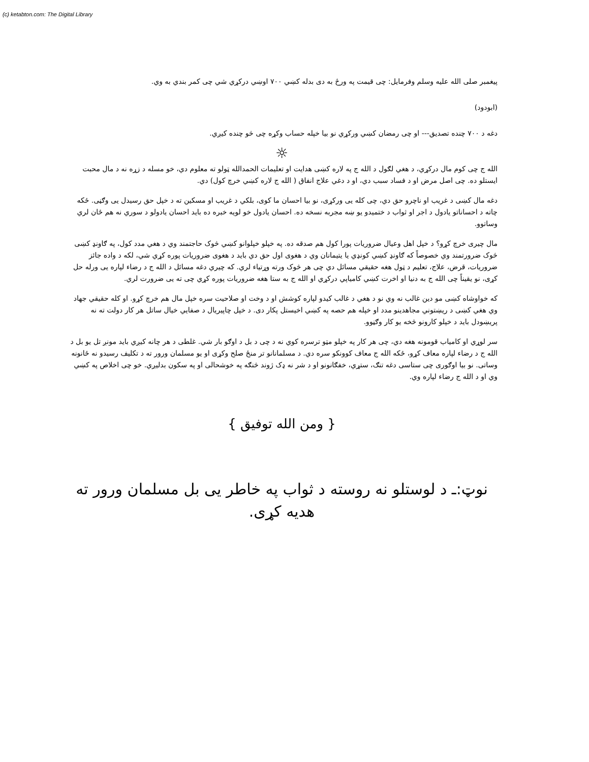(c) ketabton.com: The Digital Library
پيغمبر صلی الله عليه وسلم وفرمايل: چی قيمت په ورځ به دی بدله کښي ۷۰۰ اوښي درکړي شي چی کمر بندي به وي.
(ابودود)
دغه د ۷۰۰ چنده تصديق--- او چی رمضان کښي ورکړي نو بيا خپله حساب وکړه چی څو چنده کيږي.
☼
الله ج چی کوم مال درکړي، د هغي لګول د الله ج په لاره کښی هدايت او تعليمات الحمدالله ټولو ته معلوم دي، خو مسله د زړه نه د مال محبت ايستلو ده. چی اصل مرض او د فساد سبب دي، او د دغي علاج انفاق ( الله ج لاره کښي خرچ کول) دي.
دغه مال کښی د غريب او ناچرو حق دي، چی کله يی ورکړی، نو بيا احسان ما کوی، بلکي د غريب او مسکين ته د خپل حق رسيدل يی وګڼی. ځکه چاته د احساناتو يادول د اجر او ثواب د ختميدو يو ښه مجربه نسخه ده. احسان يادول خو لويه خبره ده بايد احسان يادولو د سوري نه هم ځان لري وساتوو.
مال چيری خرچ کړو؟ د خپل اهل وعيال ضروريات پورا کول هم صدقه ده. په خپلو خپلوانو کښي څوک حاجتمند وي د هغي مدد کول، په ګاونډ کښی څوک ضرورتمند وي خصوصاً که ګاونډ کښي کونډي يا يتيمانان وي د هغوی اول حق دي بايد د هغوی ضروريات پوره کړي شي، لکه د واده جائز ضروريات، قرض، علاج، تعليم د ټول هغه حقيقي مسائل دي چی هر څوک ورته وړتياء لري. که چيري دغه مسائل د الله ج د رضاء لپاره يی ورله حل کړی، نو يقيناً چی الله ج به دنيا او اخرت کښي کامياپي درکړي او الله ج به ستا هغه ضروريات پوره کړي چی ته يی ضرورت لري.
که خواوشاه کښی مو دين غالب نه وي نو د هغي د غالب کيدو لپاره کوشش او د وخت او صلاحيت سره خپل مال هم خرچ کړو. او کله حقيقي جهاد وي هغي کښی د ريښتوني مجاهدينو مدد او خپله هم حصه په کښي اخيستل پکار دی. د خپل چاپيريال د صفايي خيال ساتل هر کار دولت ته نه پريښودل بايد د خپلو کارونو څخه يو کار وګڼوو.
سر لوړي او کامياب قومونه هغه دي، چی هر کار په خپلو مټو ترسره کوي نه د چی د بل د اوګو بار شي. غلطی د هر چانه کيږي بايد مونږ تل يو بل د الله ج د رضاء لپاره معاف کړو، ځکه الله ج معاف کوونکو سره دي. د مسلمانانو تر منځ صلح وکړی او يو مسلمان ورور ته د تکليف رسيدو نه ځانونه وساتی. نو بيا اوګوری چی ستاسی دغه تنګ، ستړي، خفګانونو او د شر نه ډک ژوند څنګه په خوشحالی او په سکون بدليږي. خو چی اخلاص په کښي وي او د الله ج رضاء لپاره وي.
{ ومن الله توفيق }
نوټ:ـ د لوستلو نه روسته د ثواب په خاطر يی بل مسلمان ورور ته هديه کړی.